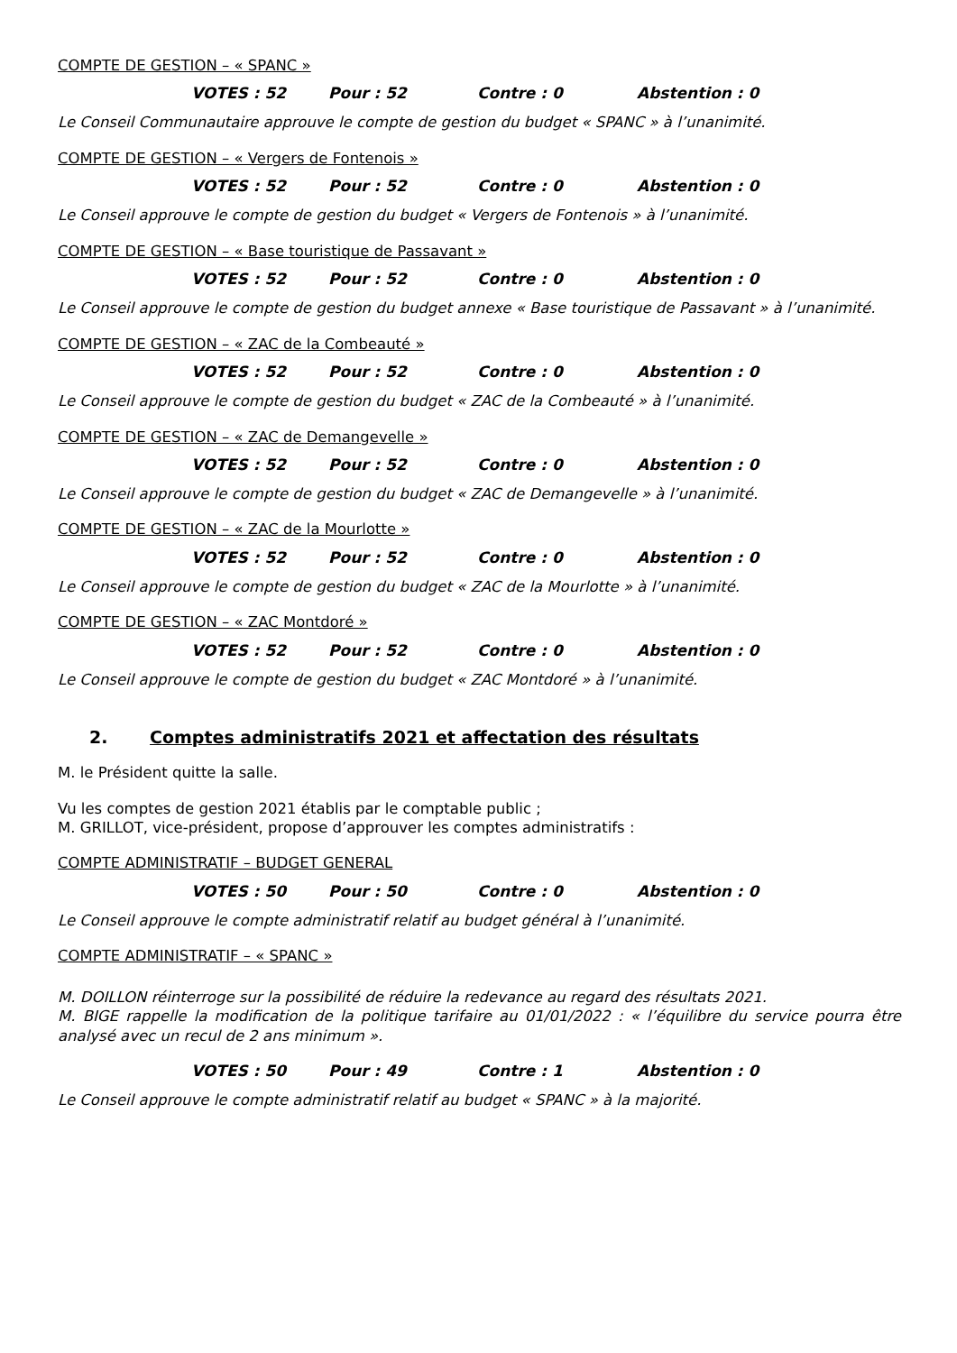COMPTE DE GESTION – « SPANC »
VOTES : 52 Pour : 52 Contre : 0 Abstention : 0
Le Conseil Communautaire approuve le compte de gestion du budget « SPANC » à l’unanimité.
COMPTE DE GESTION – « Vergers de Fontenois »
VOTES : 52 Pour : 52 Contre : 0 Abstention : 0
Le Conseil approuve le compte de gestion du budget « Vergers de Fontenois » à l’unanimité.
COMPTE DE GESTION – « Base touristique de Passavant »
VOTES : 52 Pour : 52 Contre : 0 Abstention : 0
Le Conseil approuve le compte de gestion du budget annexe « Base touristique de Passavant » à l’unanimité.
COMPTE DE GESTION – « ZAC de la Combeauté »
VOTES : 52 Pour : 52 Contre : 0 Abstention : 0
Le Conseil approuve le compte de gestion du budget « ZAC de la Combeauté » à l’unanimité.
COMPTE DE GESTION – « ZAC de Demangevelle »
VOTES : 52 Pour : 52 Contre : 0 Abstention : 0
Le Conseil approuve le compte de gestion du budget « ZAC de Demangevelle » à l’unanimité.
COMPTE DE GESTION – « ZAC de la Mourlotte »
VOTES : 52 Pour : 52 Contre : 0 Abstention : 0
Le Conseil approuve le compte de gestion du budget « ZAC de la Mourlotte » à l’unanimité.
COMPTE DE GESTION – « ZAC Montdoré »
VOTES : 52 Pour : 52 Contre : 0 Abstention : 0
Le Conseil approuve le compte de gestion du budget « ZAC Montdoré » à l’unanimité.
2. Comptes administratifs 2021 et affectation des résultats
M. le Président quitte la salle.
Vu les comptes de gestion 2021 établis par le comptable public ;
M. GRILLOT, vice-président, propose d’approuver les comptes administratifs :
COMPTE ADMINISTRATIF – BUDGET GENERAL
VOTES : 50 Pour : 50 Contre : 0 Abstention : 0
Le Conseil approuve le compte administratif relatif au budget général à l’unanimité.
COMPTE ADMINISTRATIF – « SPANC »
M. DOILLON réinterroge sur la possibilité de réduire la redevance au regard des résultats 2021.
M. BIGE rappelle la modification de la politique tarifaire au 01/01/2022 : « l’équilibre du service pourra être analysé avec un recul de 2 ans minimum ».
VOTES : 50 Pour : 49 Contre : 1 Abstention : 0
Le Conseil approuve le compte administratif relatif au budget « SPANC » à la majorité.